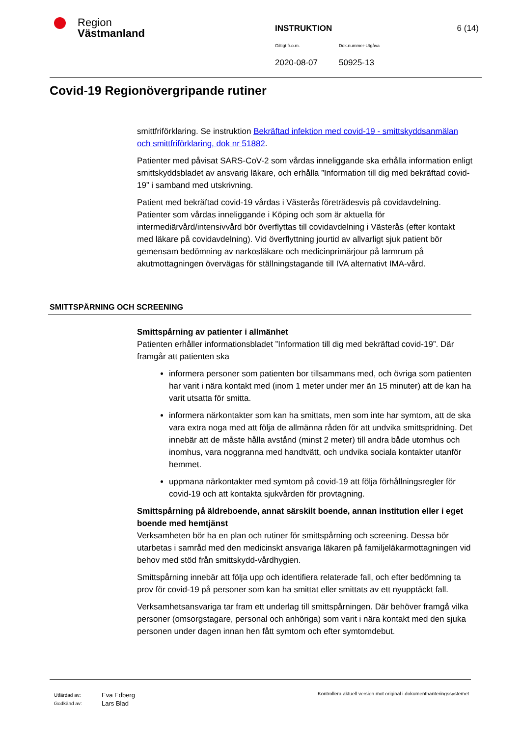Region
Västmanland
INSTRUKTION 6 (14)
Giltigt fr.o.m. Dok.nummer-Utgåva
2020-08-07 50925-13
Covid-19 Regionövergripande rutiner
smittfriförklaring. Se instruktion Bekräftad infektion med covid-19 - smittskyddsanmälan och smittfriförklaring, dok nr 51882.
Patienter med påvisat SARS-CoV-2 som vårdas inneliggande ska erhålla information enligt smittskyddsbladet av ansvarig läkare, och erhålla ”Information till dig med bekräftad covid-19” i samband med utskrivning.
Patient med bekräftad covid-19 vårdas i Västerås företrädesvis på covidavdelning. Patienter som vårdas inneliggande i Köping och som är aktuella för intermediärvård/intensivvård bör överflyttas till covidavdelning i Västerås (efter kontakt med läkare på covidavdelning). Vid överflyttning jourtid av allvarligt sjuk patient bör gemensam bedömning av narkosläkare och medicinprimärjour på larmrum på akutmottagningen övervägas för ställningstagande till IVA alternativt IMA-vård.
SMITTSPÅRNING OCH SCREENING
Smittspårning av patienter i allmänhet
Patienten erhåller informationsbladet ”Information till dig med bekräftad covid-19”. Där framgår att patienten ska
informera personer som patienten bor tillsammans med, och övriga som patienten har varit i nära kontakt med (inom 1 meter under mer än 15 minuter) att de kan ha varit utsatta för smitta.
informera närkontakter som kan ha smittats, men som inte har symtom, att de ska vara extra noga med att följa de allmänna råden för att undvika smittspridning. Det innebär att de måste hålla avstånd (minst 2 meter) till andra både utomhus och inomhus, vara noggranna med handtvätt, och undvika sociala kontakter utanför hemmet.
uppmana närkontakter med symtom på covid-19 att följa förhållningsregler för covid-19 och att kontakta sjukvården för provtagning.
Smittspårning på äldreboende, annat särskilt boende, annan institution eller i eget boende med hemtjänst
Verksamheten bör ha en plan och rutiner för smittspårning och screening. Dessa bör utarbetas i samråd med den medicinskt ansvariga läkaren på familjeläkarmottagningen vid behov med stöd från smittskydd-vårdhygien.
Smittspårning innebär att följa upp och identifiera relaterade fall, och efter bedömning ta prov för covid-19 på personer som kan ha smittat eller smittats av ett nyupptäckt fall.
Verksamhetsansvariga tar fram ett underlag till smittspårningen. Där behöver framgå vilka personer (omsorgstagare, personal och anhöriga) som varit i nära kontakt med den sjuka personen under dagen innan hen fått symtom och efter symtomdebut.
Utfärdad av:
Godkänd av:
Eva Edberg
Lars Blad
Kontrollera aktuell version mot original i dokumenthanteringssystemet